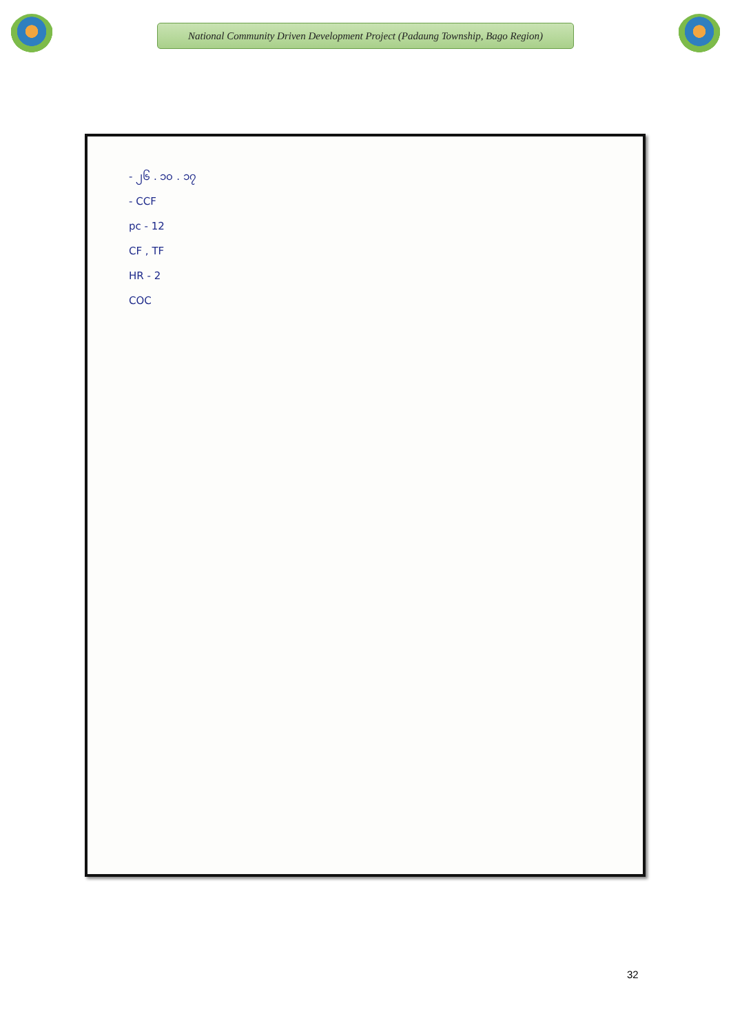National Community Driven Development Project (Padaung Township, Bago Region)
- ၂၆ . ၁၀ . ၁၇
- CCF
pc - 12
CF , TF
HR - 2
COC
32